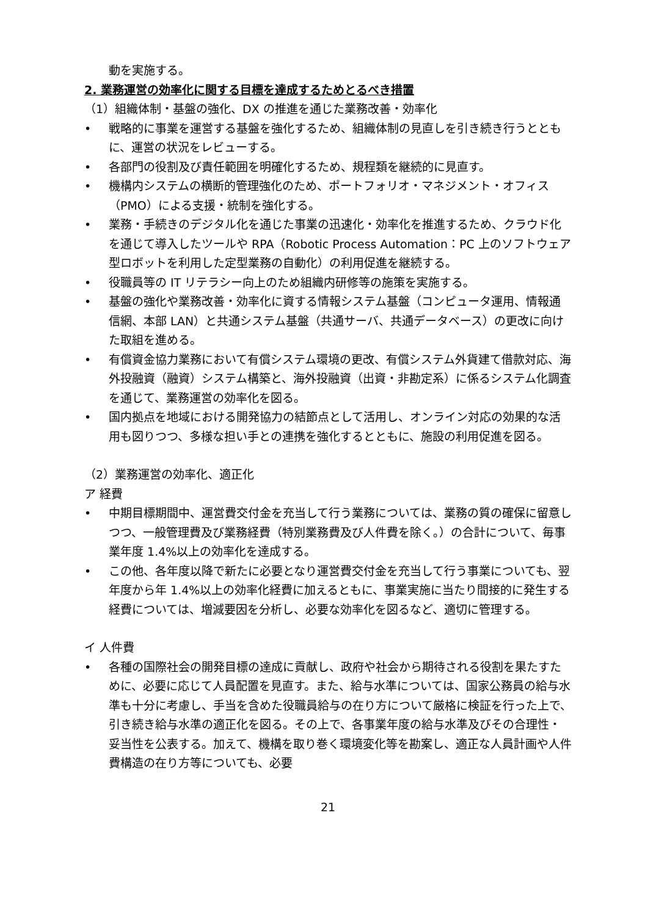動を実施する。
2. 業務運営の効率化に関する目標を達成するためとるべき措置
（1）組織体制・基盤の強化、DX の推進を通じた業務改善・効率化
• 戦略的に事業を運営する基盤を強化するため、組織体制の見直しを引き続き行うとともに、運営の状況をレビューする。
• 各部門の役割及び責任範囲を明確化するため、規程類を継続的に見直す。
• 機構内システムの横断的管理強化のため、ポートフォリオ・マネジメント・オフィス（PMO）による支援・統制を強化する。
• 業務・手続きのデジタル化を通じた事業の迅速化・効率化を推進するため、クラウド化を通じて導入したツールや RPA（Robotic Process Automation：PC 上のソフトウェア型ロボットを利用した定型業務の自動化）の利用促進を継続する。
• 役職員等の IT リテラシー向上のため組織内研修等の施策を実施する。
• 基盤の強化や業務改善・効率化に資する情報システム基盤（コンピュータ運用、情報通信網、本部 LAN）と共通システム基盤（共通サーバ、共通データベース）の更改に向けた取組を進める。
• 有償資金協力業務において有償システム環境の更改、有償システム外貨建て借款対応、海外投融資（融資）システム構築と、海外投融資（出資・非勘定系）に係るシステム化調査を通じて、業務運営の効率化を図る。
• 国内拠点を地域における開発協力の結節点として活用し、オンライン対応の効果的な活用も図りつつ、多様な担い手との連携を強化するとともに、施設の利用促進を図る。
（2）業務運営の効率化、適正化
ア 経費
• 中期目標期間中、運営費交付金を充当して行う業務については、業務の質の確保に留意しつつ、一般管理費及び業務経費（特別業務費及び人件費を除く。）の合計について、毎事業年度 1.4%以上の効率化を達成する。
• この他、各年度以降で新たに必要となり運営費交付金を充当して行う事業についても、翌年度から年 1.4%以上の効率化経費に加えるともに、事業実施に当たり間接的に発生する経費については、増減要因を分析し、必要な効率化を図るなど、適切に管理する。
イ 人件費
• 各種の国際社会の開発目標の達成に貢献し、政府や社会から期待される役割を果たすために、必要に応じて人員配置を見直す。また、給与水準については、国家公務員の給与水準も十分に考慮し、手当を含めた役職員給与の在り方について厳格に検証を行った上で、引き続き給与水準の適正化を図る。その上で、各事業年度の給与水準及びその合理性・妥当性を公表する。加えて、機構を取り巻く環境変化等を勘案し、適正な人員計画や人件費構造の在り方等についても、必要
21